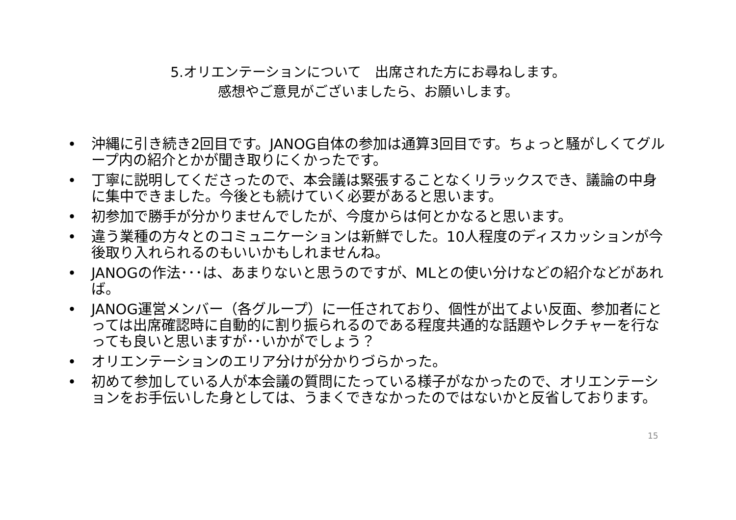5.オリエンテーションについて　出席された方にお尋ねします。
感想やご意見がございましたら、お願いします。
• 沖縄に引き続き2回目です。JANOG自体の参加は通算3回目です。ちょっと騒がしくてグループ内の紹介とかが聞き取りにくかったです。
• 丁寧に説明してくださったので、本会議は緊張することなくリラックスでき、議論の中身に集中できました。今後とも続けていく必要があると思います。
• 初参加で勝手が分かりませんでしたが、今度からは何とかなると思います。
• 違う業種の方々とのコミュニケーションは新鮮でした。10人程度のディスカッションが今後取り入れられるのもいいかもしれませんね。
• JANOGの作法･･･は、あまりないと思うのですが、MLとの使い分けなどの紹介などがあれば。
• JANOG運営メンバー（各グループ）に一任されており、個性が出てよい反面、参加者にとっては出席確認時に自動的に割り振られるのである程度共通的な話題やレクチャーを行なっても良いと思いますが･･いかがでしょう？
• オリエンテーションのエリア分けが分かりづらかった。
• 初めて参加している人が本会議の質問にたっている様子がなかったので、オリエンテーションをお手伝いした身としては、うまくできなかったのではないかと反省しております。
15